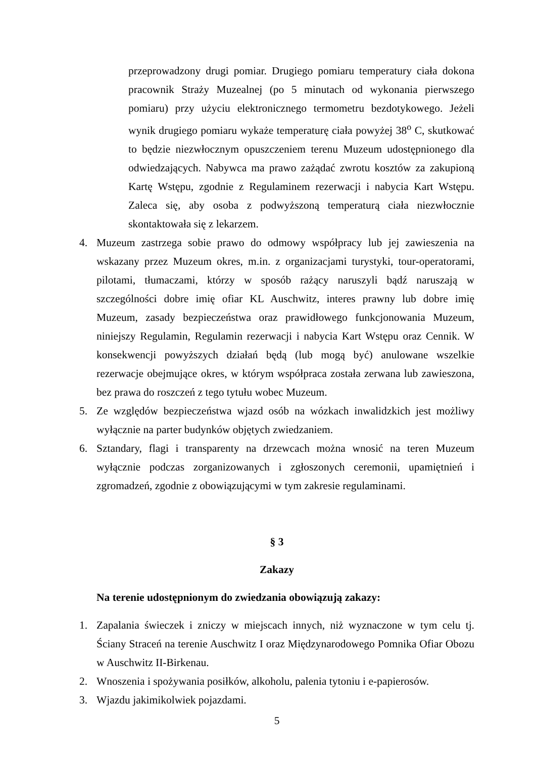przeprowadzony drugi pomiar. Drugiego pomiaru temperatury ciała dokona pracownik Straży Muzealnej (po 5 minutach od wykonania pierwszego pomiaru) przy użyciu elektronicznego termometru bezdotykowego. Jeżeli wynik drugiego pomiaru wykaże temperaturę ciała powyżej 38<sup>o</sup> C, skutkować to będzie niezwłocznym opuszczeniem terenu Muzeum udostępnionego dla odwiedzających. Nabywca ma prawo zażądać zwrotu kosztów za zakupioną Kartę Wstępu, zgodnie z Regulaminem rezerwacji i nabycia Kart Wstępu. Zaleca się, aby osoba z podwyższoną temperaturą ciała niezwłocznie skontaktowała się z lekarzem.
4. Muzeum zastrzega sobie prawo do odmowy współpracy lub jej zawieszenia na wskazany przez Muzeum okres, m.in. z organizacjami turystyki, tour-operatorami, pilotami, tłumaczami, którzy w sposób rażący naruszyli bądź naruszają w szczególności dobre imię ofiar KL Auschwitz, interes prawny lub dobre imię Muzeum, zasady bezpieczeństwa oraz prawidłowego funkcjonowania Muzeum, niniejszy Regulamin, Regulamin rezerwacji i nabycia Kart Wstępu oraz Cennik. W konsekwencji powyższych działań będą (lub mogą być) anulowane wszelkie rezerwacje obejmujące okres, w którym współpraca została zerwana lub zawieszona, bez prawa do roszczeń z tego tytułu wobec Muzeum.
5. Ze względów bezpieczeństwa wjazd osób na wózkach inwalidzkich jest możliwy wyłącznie na parter budynków objętych zwiedzaniem.
6. Sztandary, flagi i transparenty na drzewcach można wnosić na teren Muzeum wyłącznie podczas zorganizowanych i zgłoszonych ceremonii, upamiętnień i zgromadzeń, zgodnie z obowiązującymi w tym zakresie regulaminami.
§ 3
Zakazy
Na terenie udostępnionym do zwiedzania obowiązują zakazy:
1. Zapalania świeczek i zniczy w miejscach innych, niż wyznaczone w tym celu tj. Ściany Straceń na terenie Auschwitz I oraz Międzynarodowego Pomnika Ofiar Obozu w Auschwitz II-Birkenau.
2. Wnoszenia i spożywania posiłków, alkoholu, palenia tytoniu i e-papierosów.
3. Wjazdu jakimikolwiek pojazdami.
5